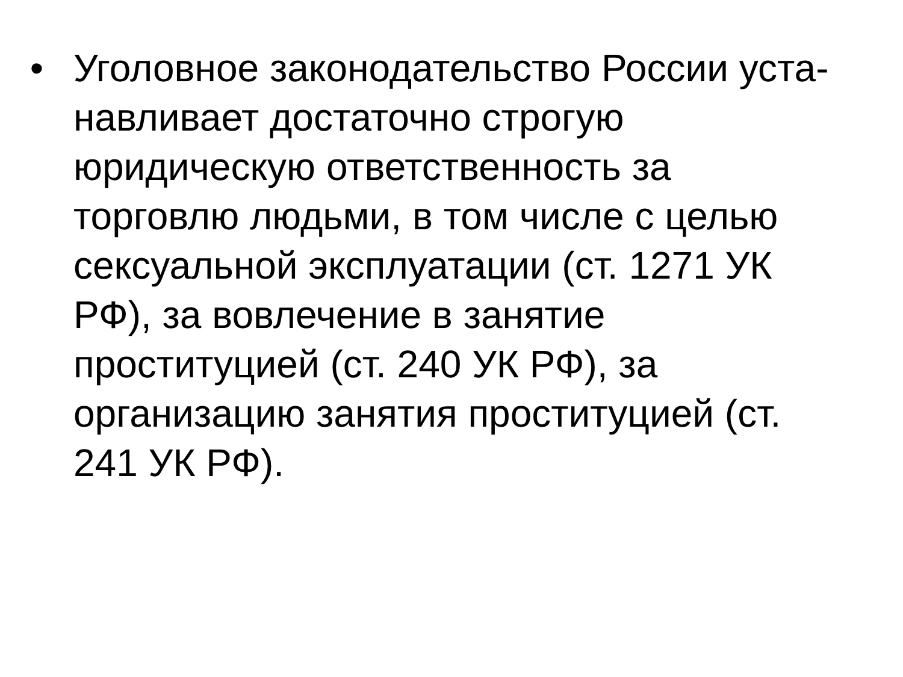• Уголовное законодательство России уста-навливает достаточно строгую юридическую ответственность за торговлю людьми, в том числе с целью сексуальной эксплуатации (ст. 1271 УК РФ), за вовлечение в занятие проституцией (ст. 240 УК РФ), за организацию занятия проституцией (ст. 241 УК РФ).